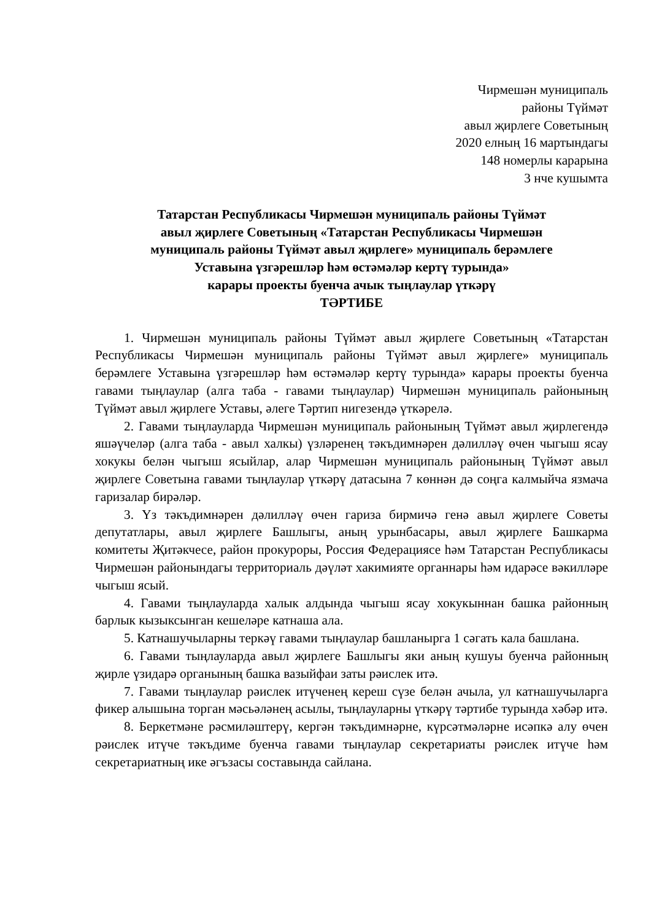Чирмешән муниципаль
районы Түймәт
авыл җирлеге Советының
2020 елның 16 мартындагы
148 номерлы карарына
3 нче кушымта
Татарстан Республикасы Чирмешән муниципаль районы Түймәт
авыл җирлеге Советының «Татарстан Республикасы Чирмешән
муниципаль районы Түймәт авыл җирлеге» муниципаль берәмлеге
Уставына үзгәрешләр һәм өстәмәләр кертү турында»
карары проекты буенча ачык тыңлаулар үткәрү
ТӘРТИБЕ
1. Чирмешән муниципаль районы Түймәт авыл җирлеге Советының «Татарстан Республикасы Чирмешән муниципаль районы Түймәт авыл җирлеге» муниципаль берәмлеге Уставына үзгәрешләр һәм өстәмәләр кертү турында» карары проекты буенча гавами тыңлаулар (алга таба - гавами тыңлаулар) Чирмешән муниципаль районының Түймәт авыл җирлеге Уставы, әлеге Тәртип нигезендә үткәрелә.
2. Гавами тыңлауларда Чирмешән муниципаль районының Түймәт авыл җирлегендә яшәүчеләр (алга таба - авыл халкы) үзләренең тәкъдимнәрен дәлилләү өчен чыгыш ясау хокукы белән чыгыш ясыйлар, алар Чирмешән муниципаль районының Түймәт авыл җирлеге Советына гавами тыңлаулар үткәрү датасына 7 көннән дә соңга калмыйча язмача гаризалар бирәләр.
3. Үз тәкъдимнәрен дәлилләү өчен гариза бирмичә генә авыл җирлеге Советы депутатлары, авыл җирлеге Башлыгы, аның урынбасары, авыл җирлеге Башкарма комитеты Җитәкчесе, район прокуроры, Россия Федерациясе һәм Татарстан Республикасы Чирмешән районындагы территориаль дәүләт хакимияте органнары һәм идарәсе вәкилләре чыгыш ясый.
4. Гавами тыңлауларда халык алдында чыгыш ясау хокукыннан башка районның барлык кызыксынган кешеләре катнаша ала.
5. Катнашучыларны теркәү гавами тыңлаулар башланырга 1 сәгать кала башлана.
6. Гавами тыңлауларда авыл җирлеге Башлыгы яки аның кушуы буенча районның җирле үзидарә органының башка вазыйфаи заты рәислек итә.
7. Гавами тыңлаулар рәислек итүченең кереш сүзе белән ачыла, ул катнашучыларга фикер алышына торган мәсьәләнең асылы, тыңлауларны үткәрү тәртибе турында хәбәр итә.
8. Беркетмәне рәсмиләштерү, кергән тәкъдимнәрне, күрсәтмәләрне исәпкә алу өчен рәислек итүче тәкъдиме буенча гавами тыңлаулар секретариаты рәислек итүче һәм секретариатның ике әгъзасы составында сайлана.